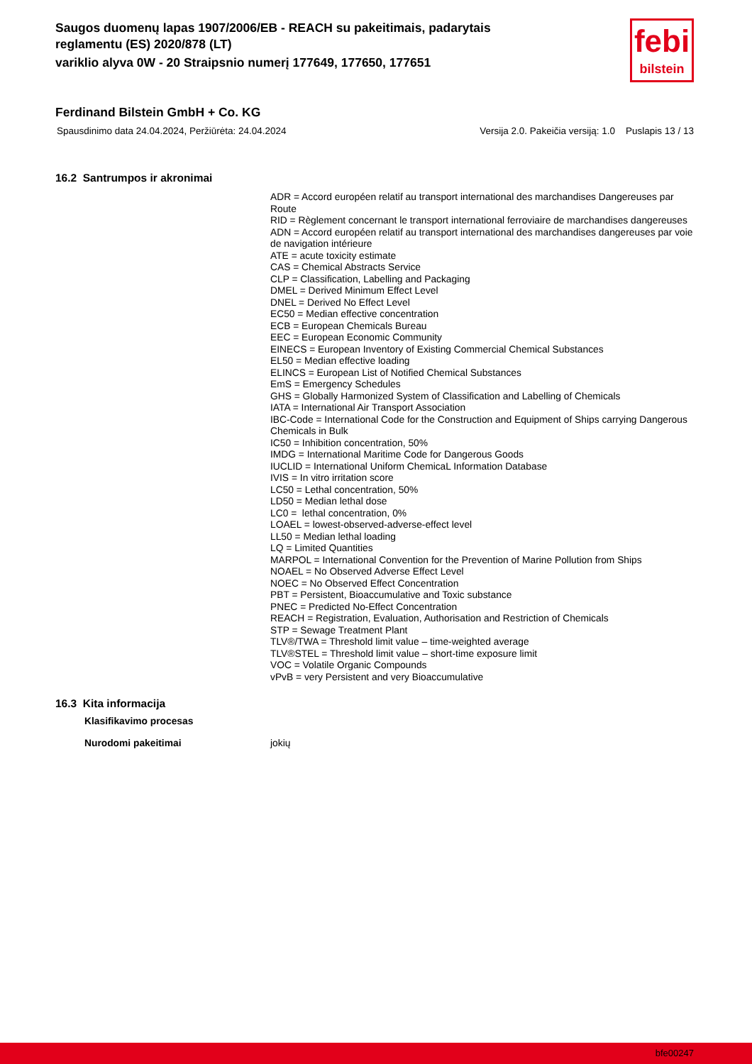Saugos duomenų lapas 1907/2006/EB - REACH su pakeitimais, padarytais reglamentu (ES) 2020/878 (LT)
variklio alyva 0W - 20 Straipsnio numerį 177649, 177650, 177651
febi
bilstein
Ferdinand Bilstein GmbH + Co. KG
Spausdinimo data 24.04.2024, Peržiūrėta: 24.04.2024 Versija 2.0. Pakeičia versiją: 1.0 Puslapis 13 / 13
16.2 Santrumpos ir akronimai
ADR = Accord européen relatif au transport international des marchandises Dangereuses par Route
RID = Règlement concernant le transport international ferroviaire de marchandises dangereuses
ADN = Accord européen relatif au transport international des marchandises dangereuses par voie de navigation intérieure
ATE = acute toxicity estimate
CAS = Chemical Abstracts Service
CLP = Classification, Labelling and Packaging
DMEL = Derived Minimum Effect Level
DNEL = Derived No Effect Level
EC50 = Median effective concentration
ECB = European Chemicals Bureau
EEC = European Economic Community
EINECS = European Inventory of Existing Commercial Chemical Substances
EL50 = Median effective loading
ELINCS = European List of Notified Chemical Substances
EmS = Emergency Schedules
GHS = Globally Harmonized System of Classification and Labelling of Chemicals
IATA = International Air Transport Association
IBC-Code = International Code for the Construction and Equipment of Ships carrying Dangerous Chemicals in Bulk
IC50 = Inhibition concentration, 50%
IMDG = International Maritime Code for Dangerous Goods
IUCLID = International Uniform ChemicaL Information Database
IVIS = In vitro irritation score
LC50 = Lethal concentration, 50%
LD50 = Median lethal dose
LC0 = lethal concentration, 0%
LOAEL = lowest-observed-adverse-effect level
LL50 = Median lethal loading
LQ = Limited Quantities
MARPOL = International Convention for the Prevention of Marine Pollution from Ships
NOAEL = No Observed Adverse Effect Level
NOEC = No Observed Effect Concentration
PBT = Persistent, Bioaccumulative and Toxic substance
PNEC = Predicted No-Effect Concentration
REACH = Registration, Evaluation, Authorisation and Restriction of Chemicals
STP = Sewage Treatment Plant
TLV®/TWA = Threshold limit value – time-weighted average
TLV®STEL = Threshold limit value – short-time exposure limit
VOC = Volatile Organic Compounds
vPvB = very Persistent and very Bioaccumulative
16.3 Kita informacija
Klasifikavimo procesas
Nurodomi pakeitimai jokių
bfe00247